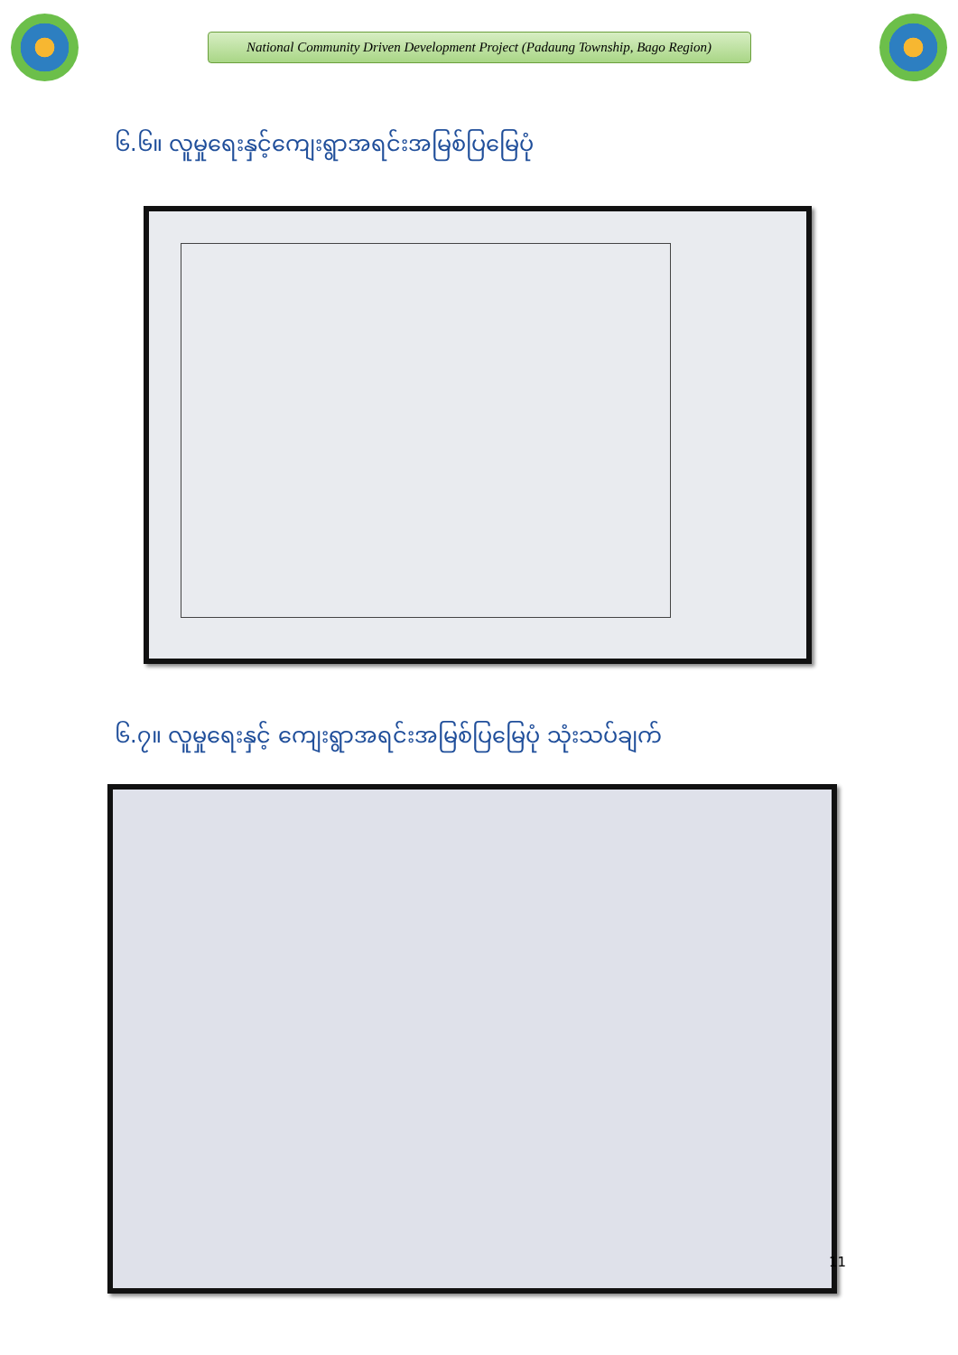National Community Driven Development Project (Padaung Township, Bago Region)
၆.၆။ လူမှုရေးနှင့်ကျေးရွာအရင်းအမြစ်ပြမြေပုံ
၆.၇။ လူမှုရေးနှင့် ကျေးရွာအရင်းအမြစ်ပြမြေပုံ သုံးသပ်ချက်
11